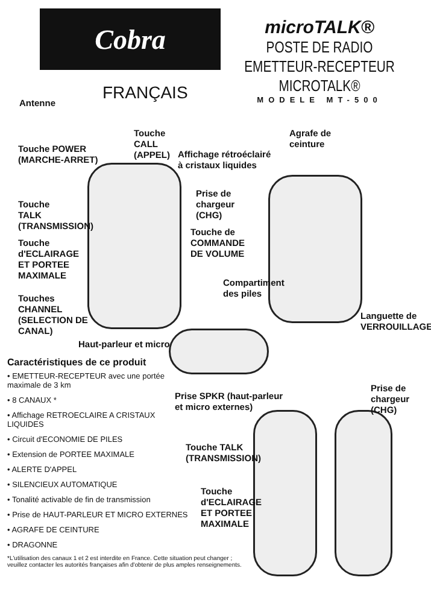Cobra
microTALK®
POSTE DE RADIO EMETTEUR-RECEPTEUR MICROTALK®
MODELE MT-500
FRANÇAIS
Antenne
Touche
CALL
(APPEL)
Touche POWER
(MARCHE-ARRET)
Affichage rétroéclairé
à cristaux liquides
Agrafe de
ceinture
Prise de
chargeur
(CHG)
Touche
TALK
(TRANSMISSION)
Touche de
COMMANDE
DE VOLUME
Touche
d'ECLAIRAGE
ET PORTEE
MAXIMALE
Touches
CHANNEL
(SELECTION DE
CANAL)
Compartiment
des piles
Languette de
VERROUILLAGE
Haut-parleur et micro
Prise SPKR (haut-parleur
et micro externes)
Prise de
chargeur
(CHG)
Touche TALK
(TRANSMISSION)
Touche
d'ECLAIRAGE
ET PORTEE
MAXIMALE
Caractéristiques de ce produit
• EMETTEUR-RECEPTEUR avec une portée maximale de 3 km
• 8 CANAUX *
• Affichage RETROECLAIRE A CRISTAUX LIQUIDES
• Circuit d'ECONOMIE DE PILES
• Extension de PORTEE MAXIMALE
• ALERTE D'APPEL
• SILENCIEUX AUTOMATIQUE
• Tonalité activable de fin de transmission
• Prise de HAUT-PARLEUR ET MICRO EXTERNES
• AGRAFE DE CEINTURE
• DRAGONNE
*L'utilisation des canaux 1 et 2 est interdite en France. Cette situation peut changer ;
veuillez contacter les autorités françaises afin d'obtenir de plus amples renseignements.